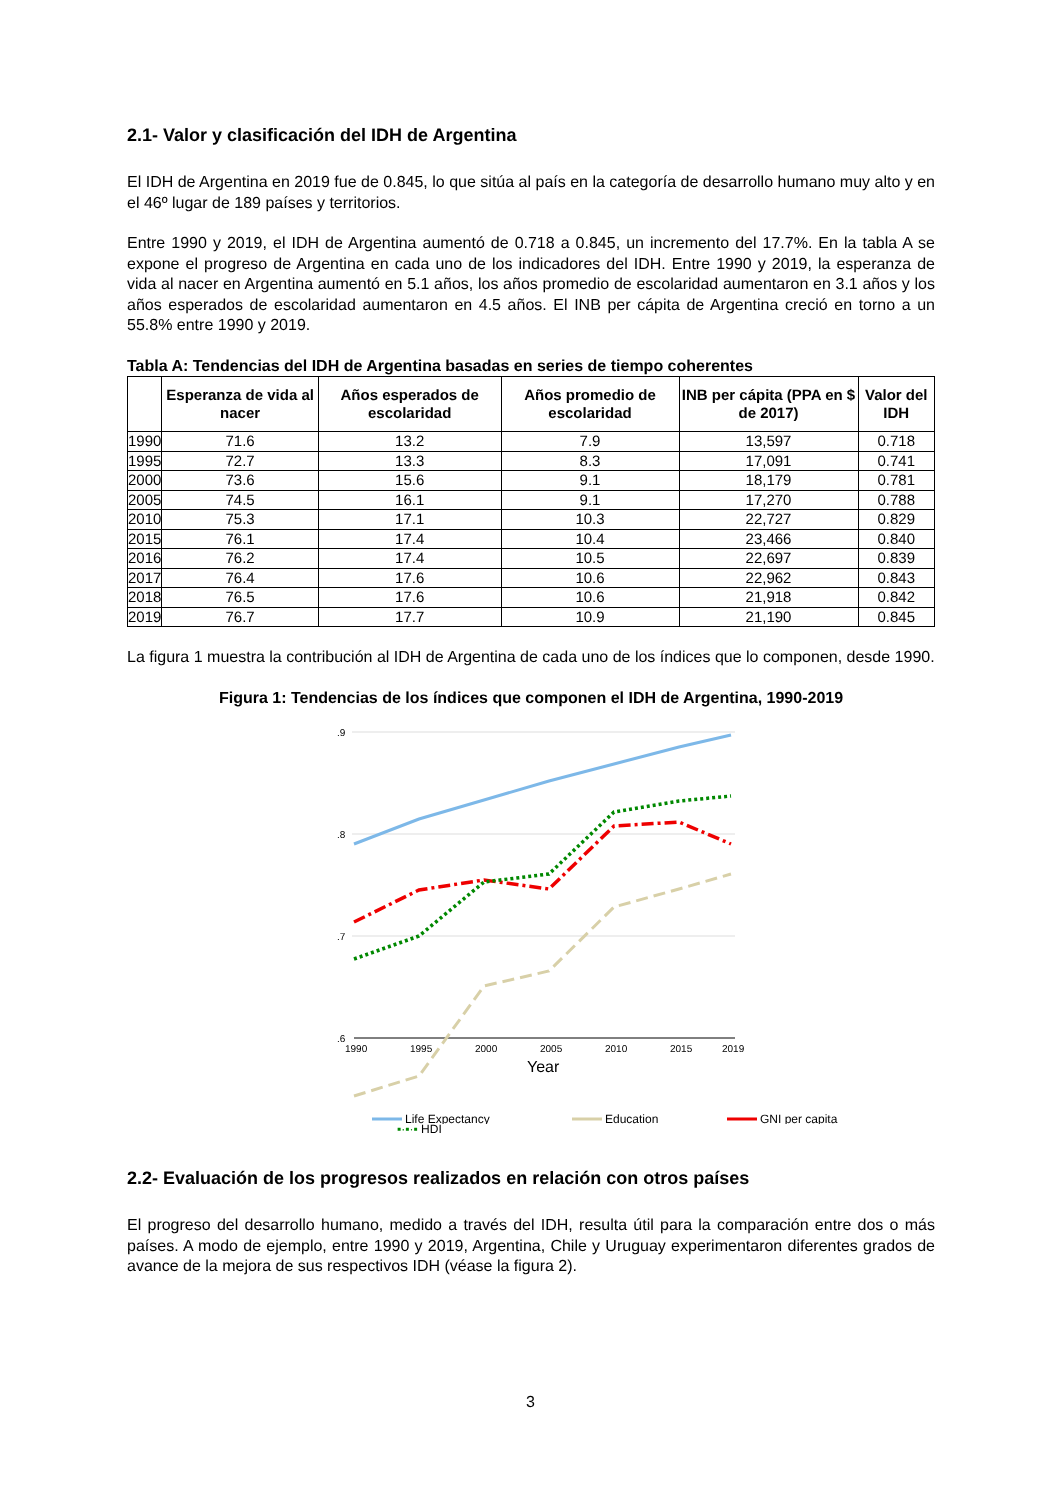2.1- Valor y clasificación del IDH de Argentina
El IDH de Argentina en 2019 fue de 0.845, lo que sitúa al país en la categoría de desarrollo humano muy alto y en el 46º lugar de 189 países y territorios.
Entre 1990 y 2019, el IDH de Argentina aumentó de 0.718 a 0.845, un incremento del 17.7%. En la tabla A se expone el progreso de Argentina en cada uno de los indicadores del IDH. Entre 1990 y 2019, la esperanza de vida al nacer en Argentina aumentó en 5.1 años, los años promedio de escolaridad aumentaron en 3.1 años y los años esperados de escolaridad aumentaron en 4.5 años. El INB per cápita de Argentina creció en torno a un 55.8% entre 1990 y 2019.
Tabla A: Tendencias del IDH de Argentina basadas en series de tiempo coherentes
| | Esperanza de vida al nacer | Años esperados de escolaridad | Años promedio de escolaridad | INB per cápita (PPA en $ de 2017) | Valor del IDH |
| --- | --- | --- | --- | --- | --- |
| 1990 | 71.6 | 13.2 | 7.9 | 13,597 | 0.718 |
| 1995 | 72.7 | 13.3 | 8.3 | 17,091 | 0.741 |
| 2000 | 73.6 | 15.6 | 9.1 | 18,179 | 0.781 |
| 2005 | 74.5 | 16.1 | 9.1 | 17,270 | 0.788 |
| 2010 | 75.3 | 17.1 | 10.3 | 22,727 | 0.829 |
| 2015 | 76.1 | 17.4 | 10.4 | 23,466 | 0.840 |
| 2016 | 76.2 | 17.4 | 10.5 | 22,697 | 0.839 |
| 2017 | 76.4 | 17.6 | 10.6 | 22,962 | 0.843 |
| 2018 | 76.5 | 17.6 | 10.6 | 21,918 | 0.842 |
| 2019 | 76.7 | 17.7 | 10.9 | 21,190 | 0.845 |
La figura 1 muestra la contribución al IDH de Argentina de cada uno de los índices que lo componen, desde 1990.
Figura 1: Tendencias de los índices que componen el IDH de Argentina, 1990-2019
.9
.8
.7
.6
1990
1995
2000
2005
2010
2015
2019
Year
Life Expectancy
Education
GNI per capita
▪·▪·▪ HDI
2.2- Evaluación de los progresos realizados en relación con otros países
El progreso del desarrollo humano, medido a través del IDH, resulta útil para la comparación entre dos o más países. A modo de ejemplo, entre 1990 y 2019, Argentina, Chile y Uruguay experimentaron diferentes grados de avance de la mejora de sus respectivos IDH (véase la figura 2).
3